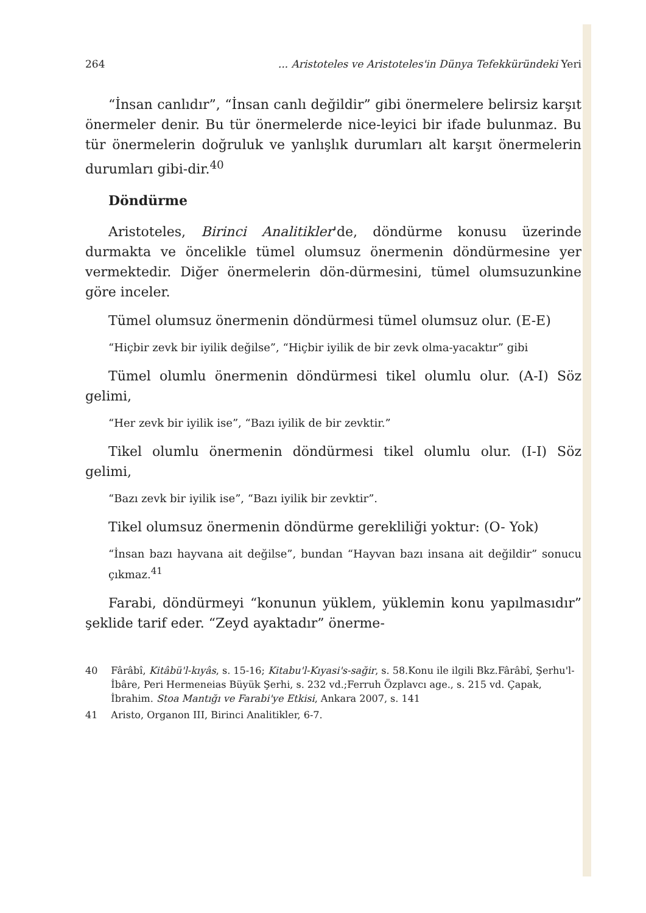264... Aristoteles ve Aristoteles'in Dünya Tefekküründeki Yeri
“İnsan canlıdır”, “İnsan canlı değildir” gibi önermelere belirsiz karşıt önermeler denir. Bu tür önermelerde nice-leyici bir ifade bulunmaz. Bu tür önermelerin doğruluk ve yanlışlık durumları alt karşıt önermelerin durumları gibi-dir.<sup>40</sup>
Döndürme
Aristoteles, Birinci Analitikler'de, döndürme konusu üzerinde durmakta ve öncelikle tümel olumsuz önermenin döndürmesine yer vermektedir. Diğer önermelerin dön-dürmesini, tümel olumsuzunkine göre inceler.
Tümel olumsuz önermenin döndürmesi tümel olumsuz olur. (E-E)
“Hiçbir zevk bir iyilik değilse”, “Hiçbir iyilik de bir zevk olma-yacaktır” gibi
Tümel olumlu önermenin döndürmesi tikel olumlu olur. (A-I) Söz gelimi,
“Her zevk bir iyilik ise”, “Bazı iyilik de bir zevktir.”
Tikel olumlu önermenin döndürmesi tikel olumlu olur. (I-I) Söz gelimi,
“Bazı zevk bir iyilik ise”, “Bazı iyilik bir zevktir”.
Tikel olumsuz önermenin döndürme gerekliliği yoktur: (O- Yok)
“İnsan bazı hayvana ait değilse”, bundan “Hayvan bazı insana ait değildir” sonucu çıkmaz.<sup>41</sup>
Farabi, döndürmeyi “konunun yüklem, yüklemin konu yapılmasıdır” şeklide tarif eder. “Zeyd ayaktadır” önerme-
40 Fârâbî, Kitâbü'l-kıyâs, s. 15-16; Kitabu'l-Kıyasi's-sağir, s. 58.Konu ile ilgili Bkz.Fârâbî, Şerhu'l-İbâre, Peri Hermeneias Büyük Şerhi, s. 232 vd.;Ferruh Özplavcı age., s. 215 vd. Çapak, İbrahim. Stoa Mantığı ve Farabi'ye Etkisi, Ankara 2007, s. 141
41 Aristo, Organon III, Birinci Analitikler, 6-7.